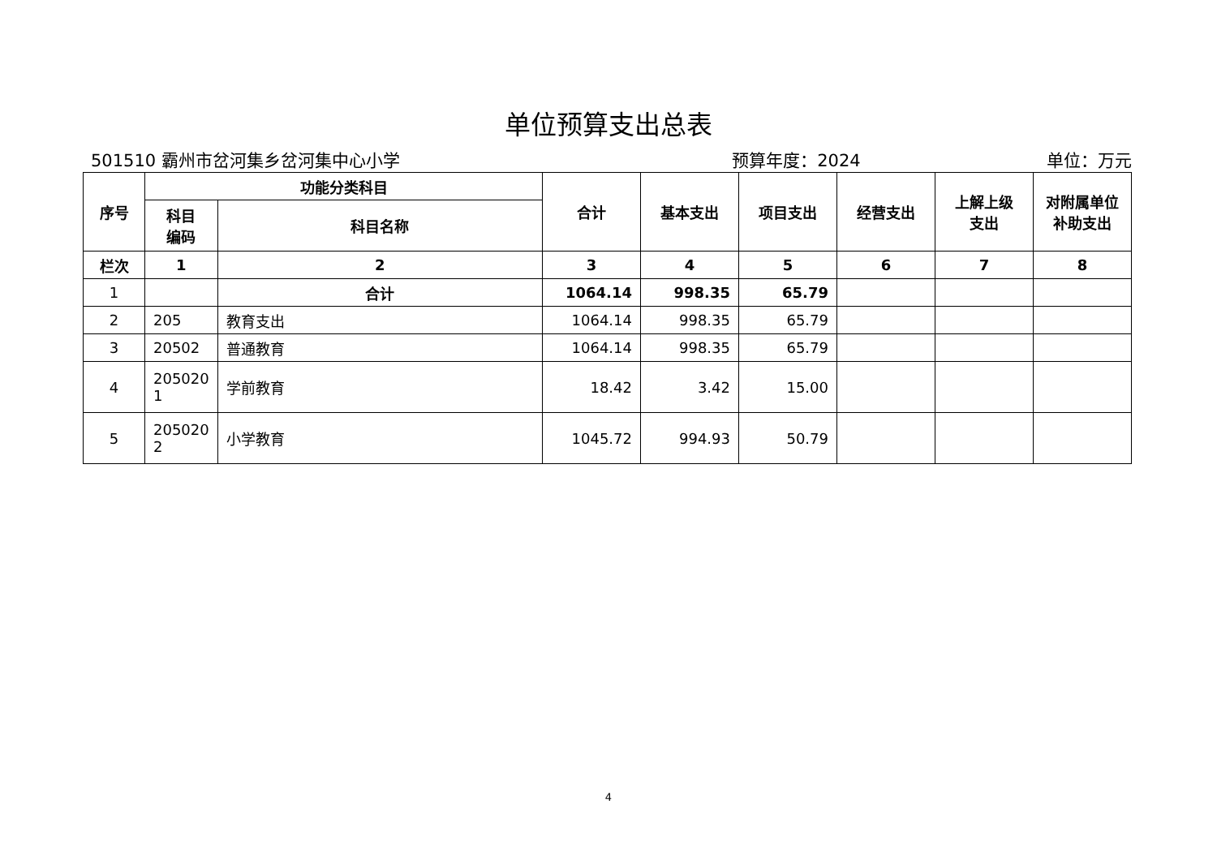单位预算支出总表
501510 霸州市岔河集乡岔河集中心小学 预算年度：2024 单位：万元
| 序号 | 功能分类科目 | | 合计 | 基本支出 | 项目支出 | 经营支出 | 上解上级 支出 | 对附属单位 补助支出 |
| --- | --- | --- | --- | --- | --- | --- | --- | --- |
| | 科目 编码 | 科目名称 | | | | | | |
| 栏次 | 1 | 2 | 3 | 4 | 5 | 6 | 7 | 8 |
| 1 | | 合计 | 1064.14 | 998.35 | 65.79 | | | |
| 2 | 205 | 教育支出 | 1064.14 | 998.35 | 65.79 | | | |
| 3 | 20502 | 普通教育 | 1064.14 | 998.35 | 65.79 | | | |
| 4 | 205020 1 | 学前教育 | 18.42 | 3.42 | 15.00 | | | |
| 5 | 205020 2 | 小学教育 | 1045.72 | 994.93 | 50.79 | | | |
4